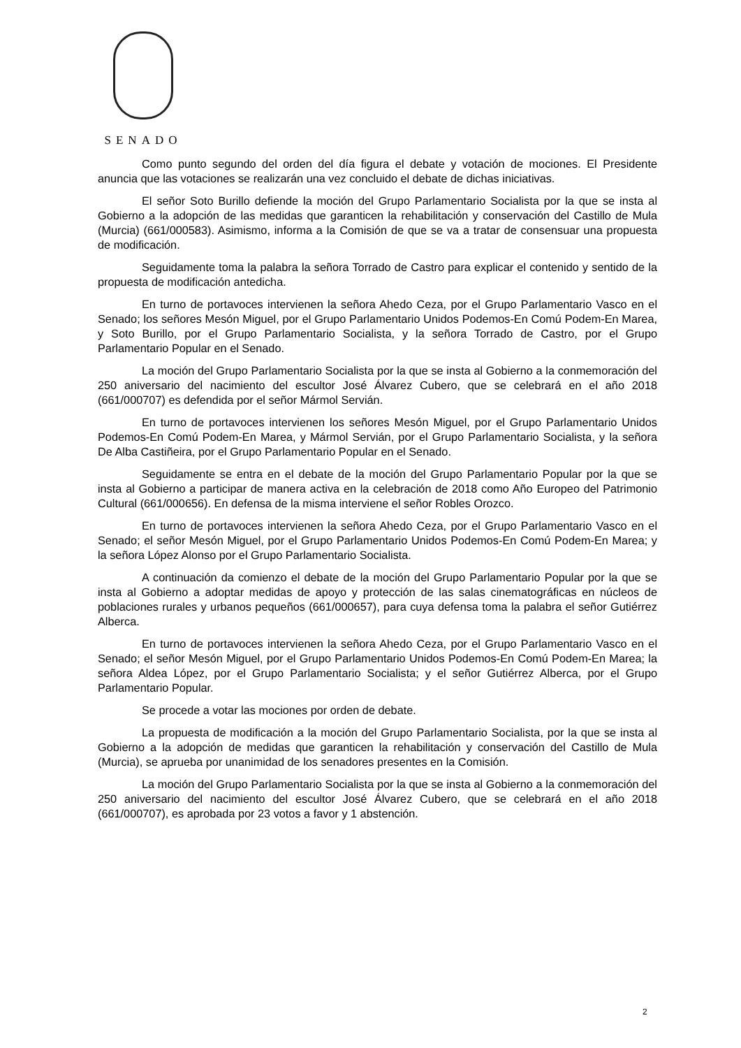SENADO
Como punto segundo del orden del día figura el debate y votación de mociones. El Presidente anuncia que las votaciones se realizarán una vez concluido el debate de dichas iniciativas.
El señor Soto Burillo defiende la moción del Grupo Parlamentario Socialista por la que se insta al Gobierno a la adopción de las medidas que garanticen la rehabilitación y conservación del Castillo de Mula (Murcia) (661/000583). Asimismo, informa a la Comisión de que se va a tratar de consensuar una propuesta de modificación.
Seguidamente toma la palabra la señora Torrado de Castro para explicar el contenido y sentido de la propuesta de modificación antedicha.
En turno de portavoces intervienen la señora Ahedo Ceza, por el Grupo Parlamentario Vasco en el Senado; los señores Mesón Miguel, por el Grupo Parlamentario Unidos Podemos-En Comú Podem-En Marea, y Soto Burillo, por el Grupo Parlamentario Socialista, y la señora Torrado de Castro, por el Grupo Parlamentario Popular en el Senado.
La moción del Grupo Parlamentario Socialista por la que se insta al Gobierno a la conmemoración del 250 aniversario del nacimiento del escultor José Álvarez Cubero, que se celebrará en el año 2018 (661/000707) es defendida por el señor Mármol Servián.
En turno de portavoces intervienen los señores Mesón Miguel, por el Grupo Parlamentario Unidos Podemos-En Comú Podem-En Marea, y Mármol Servián, por el Grupo Parlamentario Socialista, y la señora De Alba Castiñeira, por el Grupo Parlamentario Popular en el Senado.
Seguidamente se entra en el debate de la moción del Grupo Parlamentario Popular por la que se insta al Gobierno a participar de manera activa en la celebración de 2018 como Año Europeo del Patrimonio Cultural (661/000656). En defensa de la misma interviene el señor Robles Orozco.
En turno de portavoces intervienen la señora Ahedo Ceza, por el Grupo Parlamentario Vasco en el Senado; el señor Mesón Miguel, por el Grupo Parlamentario Unidos Podemos-En Comú Podem-En Marea; y la señora López Alonso por el Grupo Parlamentario Socialista.
A continuación da comienzo el debate de la moción del Grupo Parlamentario Popular por la que se insta al Gobierno a adoptar medidas de apoyo y protección de las salas cinematográficas en núcleos de poblaciones rurales y urbanos pequeños (661/000657), para cuya defensa toma la palabra el señor Gutiérrez Alberca.
En turno de portavoces intervienen la señora Ahedo Ceza, por el Grupo Parlamentario Vasco en el Senado; el señor Mesón Miguel, por el Grupo Parlamentario Unidos Podemos-En Comú Podem-En Marea; la señora Aldea López, por el Grupo Parlamentario Socialista; y el señor Gutiérrez Alberca, por el Grupo Parlamentario Popular.
Se procede a votar las mociones por orden de debate.
La propuesta de modificación a la moción del Grupo Parlamentario Socialista, por la que se insta al Gobierno a la adopción de medidas que garanticen la rehabilitación y conservación del Castillo de Mula (Murcia), se aprueba por unanimidad de los senadores presentes en la Comisión.
La moción del Grupo Parlamentario Socialista por la que se insta al Gobierno a la conmemoración del 250 aniversario del nacimiento del escultor José Álvarez Cubero, que se celebrará en el año 2018 (661/000707), es aprobada por 23 votos a favor y 1 abstención.
2